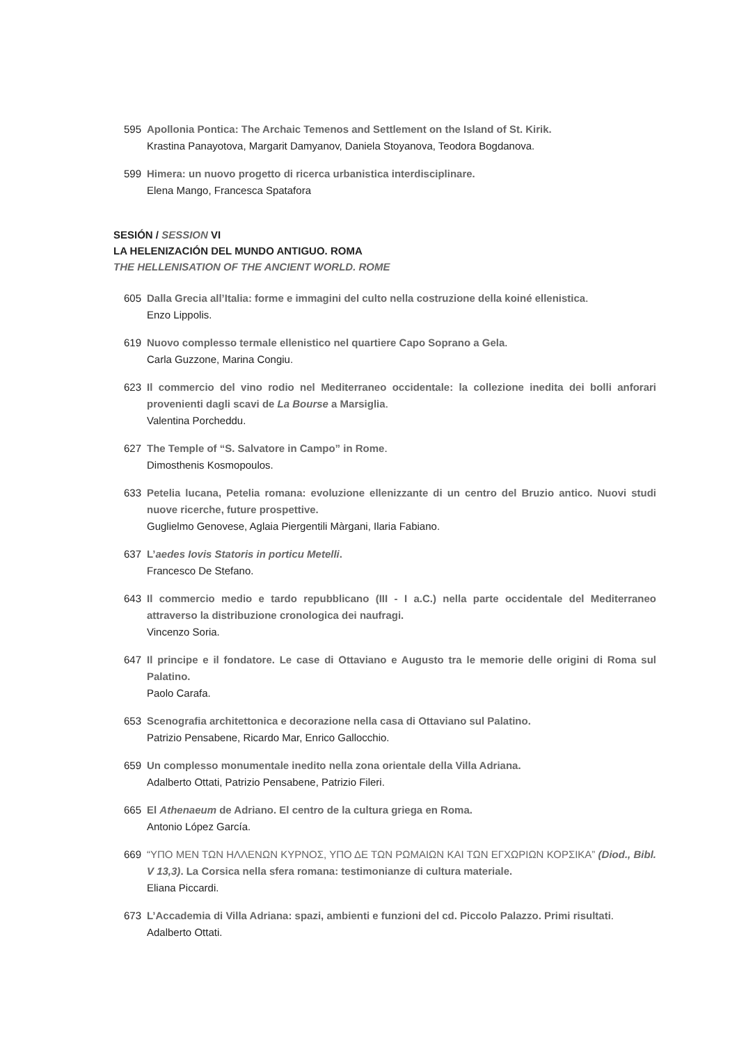595 Apollonia Pontica: The Archaic Temenos and Settlement on the Island of St. Kirik.
Krastina Panayotova, Margarit Damyanov, Daniela Stoyanova, Teodora Bogdanova.
599 Himera: un nuovo progetto di ricerca urbanistica interdisciplinare.
Elena Mango, Francesca Spatafora
SESIÓN / SESSION VI
LA HELENIZACIÓN DEL MUNDO ANTIGUO. ROMA
THE HELLENISATION OF THE ANCIENT WORLD. ROME
605 Dalla Grecia all’Italia: forme e immagini del culto nella costruzione della koiné ellenistica.
Enzo Lippolis.
619 Nuovo complesso termale ellenistico nel quartiere Capo Soprano a Gela.
Carla Guzzone, Marina Congiu.
623 Il commercio del vino rodio nel Mediterraneo occidentale: la collezione inedita dei bolli anforari provenienti dagli scavi de La Bourse a Marsiglia.
Valentina Porcheddu.
627 The Temple of “S. Salvatore in Campo” in Rome.
Dimosthenis Kosmopoulos.
633 Petelia lucana, Petelia romana: evoluzione ellenizzante di un centro del Bruzio antico. Nuovi studi nuove ricerche, future prospettive.
Guglielmo Genovese, Aglaia Piergentili Màrgani, Ilaria Fabiano.
637 L’aedes Iovis Statoris in porticu Metelli.
Francesco De Stefano.
643 Il commercio medio e tardo repubblicano (III - I a.C.) nella parte occidentale del Mediterraneo attraverso la distribuzione cronologica dei naufragi.
Vincenzo Soria.
647 Il principe e il fondatore. Le case di Ottaviano e Augusto tra le memorie delle origini di Roma sul Palatino.
Paolo Carafa.
653 Scenografia architettonica e decorazione nella casa di Ottaviano sul Palatino.
Patrizio Pensabene, Ricardo Mar, Enrico Gallocchio.
659 Un complesso monumentale inedito nella zona orientale della Villa Adriana.
Adalberto Ottati, Patrizio Pensabene, Patrizio Fileri.
665 El Athenaeum de Adriano. El centro de la cultura griega en Roma.
Antonio López García.
669 “ΥΠΟ ΜΕΝ ΤΩΝ ΗΛΛΕΝΩΝ ΚΥΡΝΟΣ, ΥΠΟ ΔΕ ΤΩΝ ΡΩΜΑΙΩΝ ΚΑΙ ΤΩΝ ΕΓΧΩΡΙΩΝ ΚΟΡΣΙΚΑ” (Diod., Bibl. V 13,3). La Corsica nella sfera romana: testimonianze di cultura materiale.
Eliana Piccardi.
673 L’Accademia di Villa Adriana: spazi, ambienti e funzioni del cd. Piccolo Palazzo. Primi risultati.
Adalberto Ottati.